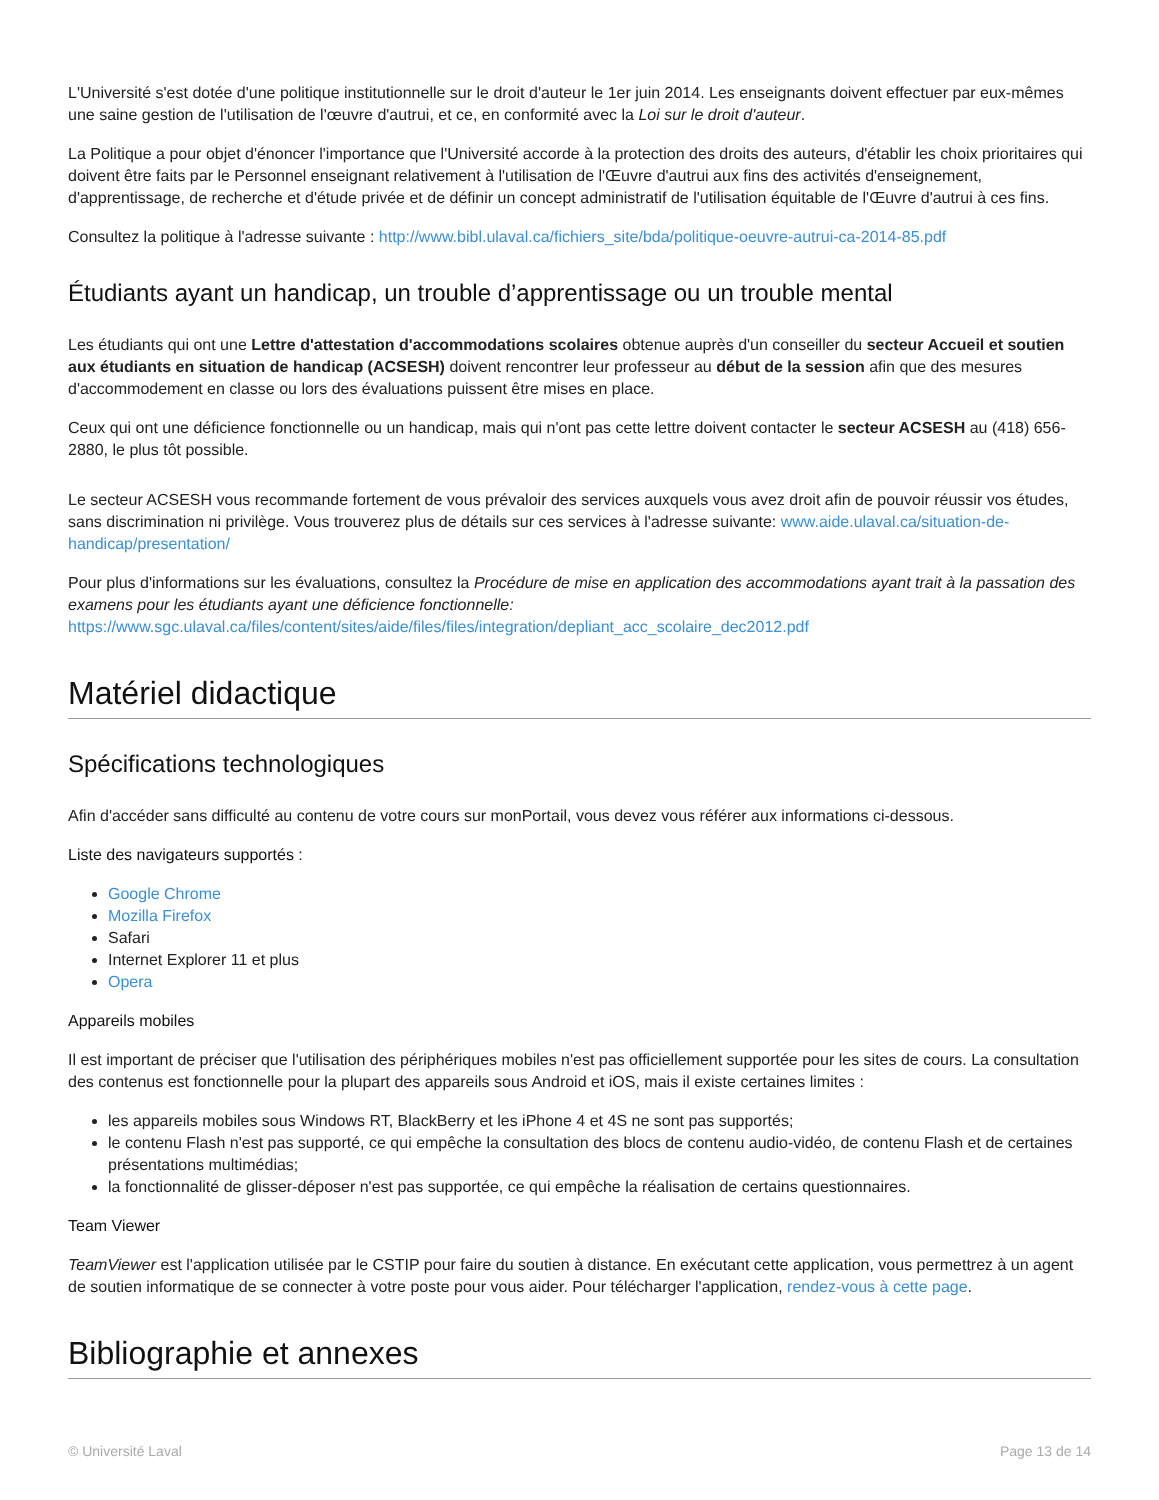L'Université s'est dotée d'une politique institutionnelle sur le droit d'auteur le 1er juin 2014. Les enseignants doivent effectuer par eux-mêmes une saine gestion de l'utilisation de l'œuvre d'autrui, et ce, en conformité avec la Loi sur le droit d'auteur.
La Politique a pour objet d'énoncer l'importance que l'Université accorde à la protection des droits des auteurs, d'établir les choix prioritaires qui doivent être faits par le Personnel enseignant relativement à l'utilisation de l'Œuvre d'autrui aux fins des activités d'enseignement, d'apprentissage, de recherche et d'étude privée et de définir un concept administratif de l'utilisation équitable de l'Œuvre d'autrui à ces fins.
Consultez la politique à l'adresse suivante : http://www.bibl.ulaval.ca/fichiers_site/bda/politique-oeuvre-autrui-ca-2014-85.pdf
Étudiants ayant un handicap, un trouble d’apprentissage ou un trouble mental
Les étudiants qui ont une Lettre d'attestation d'accommodations scolaires obtenue auprès d'un conseiller du secteur Accueil et soutien aux étudiants en situation de handicap (ACSESH) doivent rencontrer leur professeur au début de la session afin que des mesures d'accommodement en classe ou lors des évaluations puissent être mises en place.
Ceux qui ont une déficience fonctionnelle ou un handicap, mais qui n'ont pas cette lettre doivent contacter le secteur ACSESH au (418) 656-2880, le plus tôt possible.
Le secteur ACSESH vous recommande fortement de vous prévaloir des services auxquels vous avez droit afin de pouvoir réussir vos études, sans discrimination ni privilège. Vous trouverez plus de détails sur ces services à l'adresse suivante: www.aide.ulaval.ca/situation-de-handicap/presentation/
Pour plus d'informations sur les évaluations, consultez la Procédure de mise en application des accommodations ayant trait à la passation des examens pour les étudiants ayant une déficience fonctionnelle:
https://www.sgc.ulaval.ca/files/content/sites/aide/files/files/integration/depliant_acc_scolaire_dec2012.pdf
Matériel didactique
Spécifications technologiques
Afin d'accéder sans difficulté au contenu de votre cours sur monPortail, vous devez vous référer aux informations ci-dessous.
Liste des navigateurs supportés :
Google Chrome
Mozilla Firefox
Safari
Internet Explorer 11 et plus
Opera
Appareils mobiles
Il est important de préciser que l'utilisation des périphériques mobiles n'est pas officiellement supportée pour les sites de cours. La consultation des contenus est fonctionnelle pour la plupart des appareils sous Android et iOS, mais il existe certaines limites :
les appareils mobiles sous Windows RT, BlackBerry et les iPhone 4 et 4S ne sont pas supportés;
le contenu Flash n'est pas supporté, ce qui empêche la consultation des blocs de contenu audio-vidéo, de contenu Flash et de certaines présentations multimédias;
la fonctionnalité de glisser-déposer n'est pas supportée, ce qui empêche la réalisation de certains questionnaires.
Team Viewer
TeamViewer est l'application utilisée par le CSTIP pour faire du soutien à distance. En exécutant cette application, vous permettrez à un agent de soutien informatique de se connecter à votre poste pour vous aider. Pour télécharger l'application, rendez-vous à cette page.
Bibliographie et annexes
© Université Laval Page 13 de 14